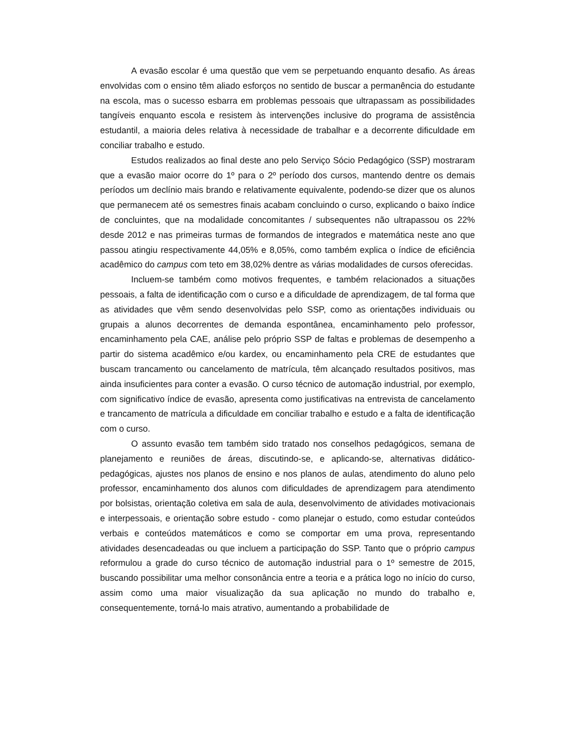A evasão escolar é uma questão que vem se perpetuando enquanto desafio. As áreas envolvidas com o ensino têm aliado esforços no sentido de buscar a permanência do estudante na escola, mas o sucesso esbarra em problemas pessoais que ultrapassam as possibilidades tangíveis enquanto escola e resistem às intervenções inclusive do programa de assistência estudantil, a maioria deles relativa à necessidade de trabalhar e a decorrente dificuldade em conciliar trabalho e estudo.
Estudos realizados ao final deste ano pelo Serviço Sócio Pedagógico (SSP) mostraram que a evasão maior ocorre do 1º para o 2º período dos cursos, mantendo dentre os demais períodos um declínio mais brando e relativamente equivalente, podendo-se dizer que os alunos que permanecem até os semestres finais acabam concluindo o curso, explicando o baixo índice de concluintes, que na modalidade concomitantes / subsequentes não ultrapassou os 22% desde 2012 e nas primeiras turmas de formandos de integrados e matemática neste ano que passou atingiu respectivamente 44,05% e 8,05%, como também explica o índice de eficiência acadêmico do campus com teto em 38,02% dentre as várias modalidades de cursos oferecidas.
Incluem-se também como motivos frequentes, e também relacionados a situações pessoais, a falta de identificação com o curso e a dificuldade de aprendizagem, de tal forma que as atividades que vêm sendo desenvolvidas pelo SSP, como as orientações individuais ou grupais a alunos decorrentes de demanda espontânea, encaminhamento pelo professor, encaminhamento pela CAE, análise pelo próprio SSP de faltas e problemas de desempenho a partir do sistema acadêmico e/ou kardex, ou encaminhamento pela CRE de estudantes que buscam trancamento ou cancelamento de matrícula, têm alcançado resultados positivos, mas ainda insuficientes para conter a evasão. O curso técnico de automação industrial, por exemplo, com significativo índice de evasão, apresenta como justificativas na entrevista de cancelamento e trancamento de matrícula a dificuldade em conciliar trabalho e estudo e a falta de identificação com o curso.
O assunto evasão tem também sido tratado nos conselhos pedagógicos, semana de planejamento e reuniões de áreas, discutindo-se, e aplicando-se, alternativas didático-pedagógicas, ajustes nos planos de ensino e nos planos de aulas, atendimento do aluno pelo professor, encaminhamento dos alunos com dificuldades de aprendizagem para atendimento por bolsistas, orientação coletiva em sala de aula, desenvolvimento de atividades motivacionais e interpessoais, e orientação sobre estudo - como planejar o estudo, como estudar conteúdos verbais e conteúdos matemáticos e como se comportar em uma prova, representando atividades desencadeadas ou que incluem a participação do SSP. Tanto que o próprio campus reformulou a grade do curso técnico de automação industrial para o 1º semestre de 2015, buscando possibilitar uma melhor consonância entre a teoria e a prática logo no início do curso, assim como uma maior visualização da sua aplicação no mundo do trabalho e, consequentemente, torná-lo mais atrativo, aumentando a probabilidade de